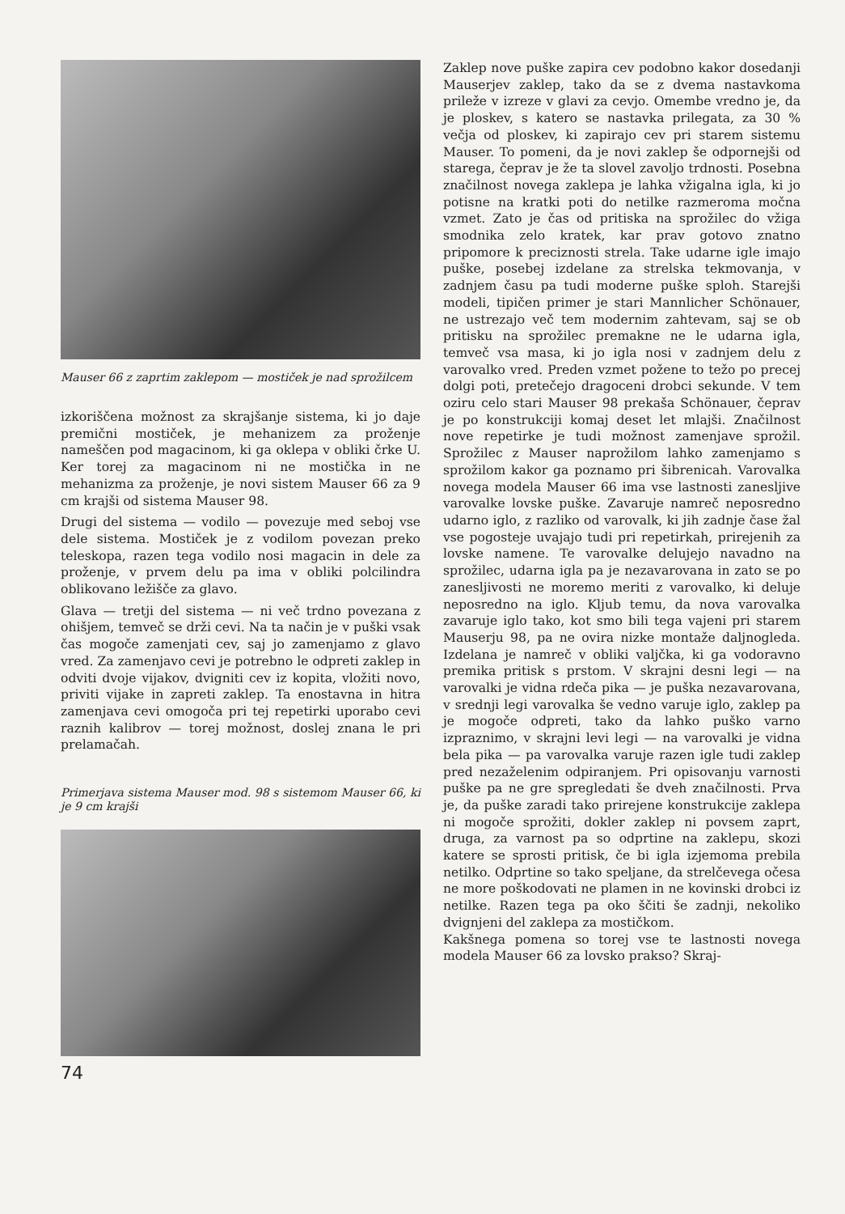Mauser 66 z zaprtim zaklepom — mostiček je nad sprožilcem
izkoriščena možnost za skrajšanje sistema, ki jo daje premični mostiček, je mehanizem za proženje nameščen pod magacinom, ki ga oklepa v obliki črke U. Ker torej za magacinom ni ne mostička in ne mehanizma za proženje, je novi sistem Mauser 66 za 9 cm krajši od sistema Mauser 98.
Drugi del sistema — vodilo — povezuje med seboj vse dele sistema. Mostiček je z vodilom povezan preko teleskopa, razen tega vodilo nosi magacin in dele za proženje, v prvem delu pa ima v obliki polcilindra oblikovano ležišče za glavo.
Glava — tretji del sistema — ni več trdno povezana z ohišjem, temveč se drži cevi. Na ta način je v puški vsak čas mogoče zamenjati cev, saj jo zamenjamo z glavo vred. Za zamenjavo cevi je potrebno le odpreti zaklep in odviti dvoje vijakov, dvigniti cev iz kopita, vložiti novo, priviti vijake in zapreti zaklep. Ta enostavna in hitra zamenjava cevi omogoča pri tej repetirki uporabo cevi raznih kalibrov — torej možnost, doslej znana le pri prelamačah.
Primerjava sistema Mauser mod. 98 s sistemom Mauser 66, ki je 9 cm krajši
Zaklep nove puške zapira cev podobno kakor dosedanji Mauserjev zaklep, tako da se z dvema nastavkoma priležе v izreze v glavi za cevjo. Omembe vredno je, da je ploskev, s katero se nastavka prilegata, za 30 % večja od ploskev, ki zapirajo cev pri starem sistemu Mauser. To pomeni, da je novi zaklep še odpornejši od starega, čeprav je že ta slovel zavoljo trdnosti. Posebna značilnost novega zaklepa je lahka vžigalna igla, ki jo potisne na kratki poti do netilke razmeroma močna vzmet. Zato je čas od pritiska na sprožilec do vžiga smodnika zelo kratek, kar prav gotovo znatno pripomore k preciznosti strela. Take udarne igle imajo puške, posebej izdelane za strelska tekmovanja, v zadnjem času pa tudi moderne puške sploh. Starejši modeli, tipičen primer je stari Mannlicher Schönauer, ne ustrezajo več tem modernim zahtevam, saj se ob pritisku na sprožilec premakne ne le udarna igla, temveč vsa masa, ki jo igla nosi v zadnjem delu z varovalko vred. Preden vzmet požene to težo po precej dolgi poti, pretečejo dragoceni drobci sekunde. V tem oziru celo stari Mauser 98 prekaša Schönauer, čeprav je po konstrukciji komaj deset let mlajši. Značilnost nove repetirke je tudi možnost zamenjave sprožil. Sprožilec z Mauser naprožilom lahko zamenjamo s sprožilom kakor ga poznamo pri šibrenicah. Varovalka novega modela Mauser 66 ima vse lastnosti zanesljive varovalke lovske puške. Zavaruje namreč neposredno udarno iglo, z razliko od varovalk, ki jih zadnje čase žal vse pogosteje uvajajo tudi pri repetirkah, prirejenih za lovske namene. Te varovalke delujejo navadno na sprožilec, udarna igla pa je nezavarovana in zato se po zanesljivosti ne moremo meriti z varovalko, ki deluje neposredno na iglo. Kljub temu, da nova varovalka zavaruje iglo tako, kot smo bili tega vajeni pri starem Mauserju 98, pa ne ovira nizke montaže daljnogleda. Izdelana je namreč v obliki valjčka, ki ga vodoravno premika pritisk s prstom. V skrajni desni legi — na varovalki je vidna rdeča pika — je puška nezavarovana, v srednji legi varovalka še vedno varuje iglo, zaklep pa je mogoče odpreti, tako da lahko puško varno izpraznimo, v skrajni levi legi — na varovalki je vidna bela pika — pa varovalka varuje razen igle tudi zaklep pred nezaželenim odpiranjem. Pri opisovanju varnosti puške pa ne gre spregledati še dveh značilnosti. Prva je, da puške zaradi tako prirejene konstrukcije zaklepa ni mogoče sprožiti, dokler zaklep ni povsem zaprt, druga, za varnost pa so odprtine na zaklepu, skozi katere se sprosti pritisk, če bi igla izjemoma prebila netilko. Odprtine so tako speljane, da strelčevega očesa ne more poškodovati ne plamen in ne kovinski drobci iz netilke. Razen tega pa oko ščiti še zadnji, nekoliko dvignjeni del zaklepa za mostičkom.
Kakšnega pomena so torej vse te lastnosti novega modela Mauser 66 za lovsko prakso? Skraj-
74